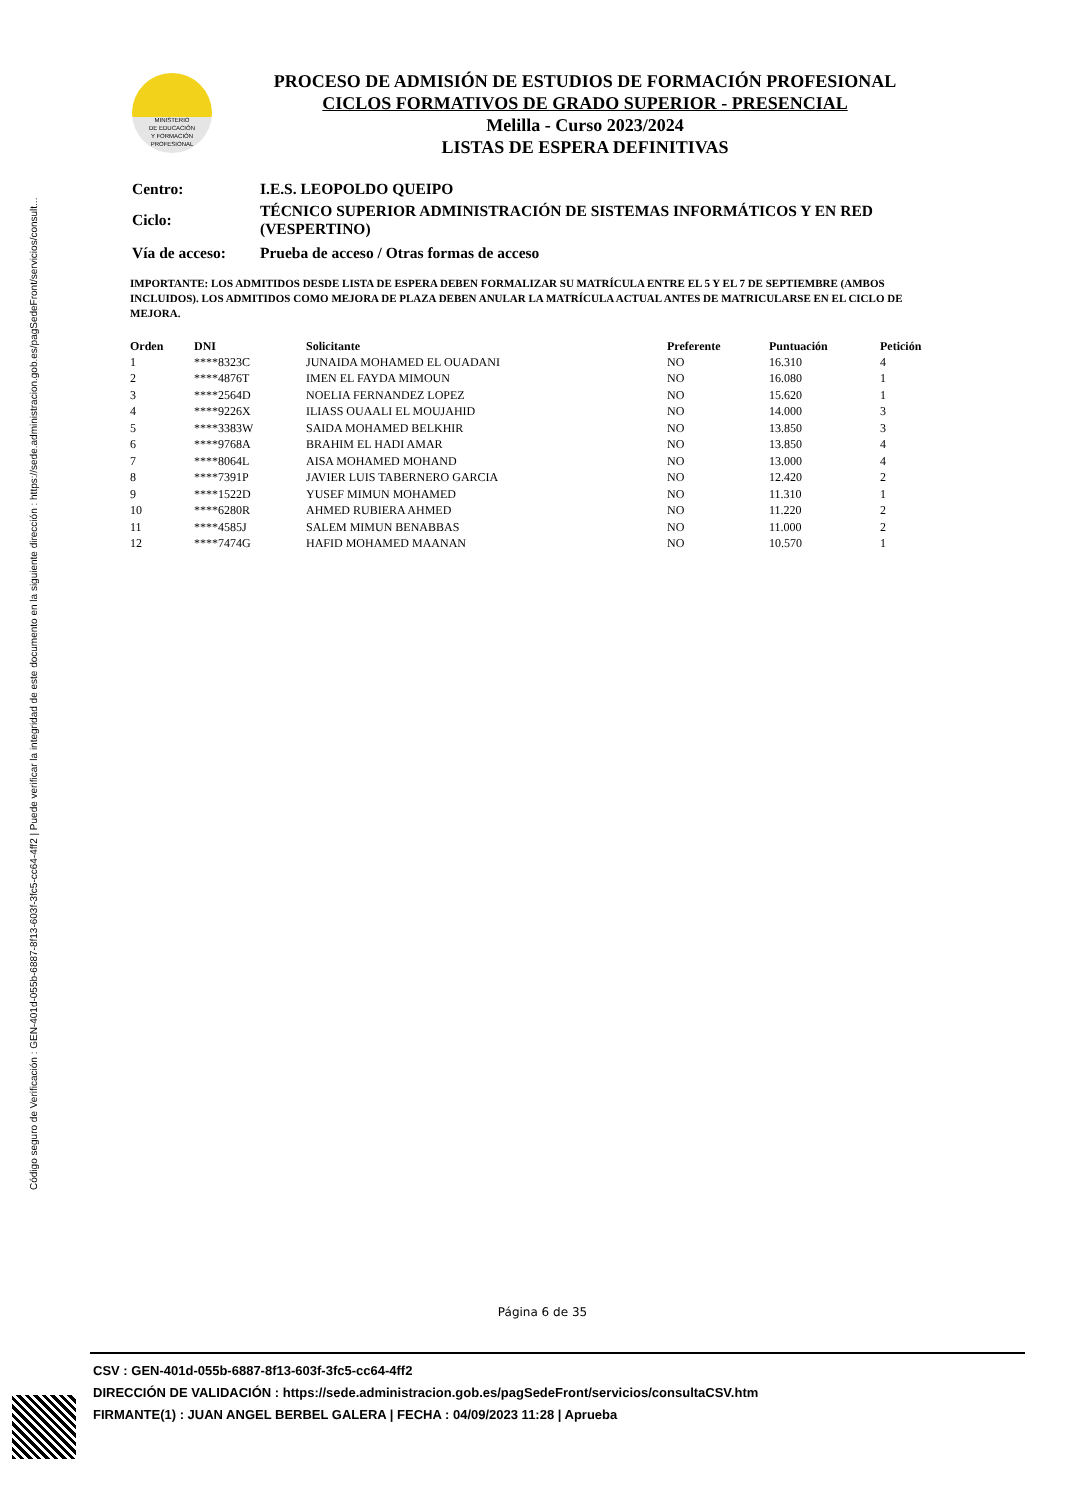Código seguro de Verificación : GEN-401d-055b-6887-8f13-603f-3fc5-cc64-4ff2 | Puede verificar la integridad de este documento en la siguiente dirección : https://sede.administracion.gob.es/pagSedeFront/servicios/consult...
MINISTERIO
DE EDUCACIÓN
Y FORMACIÓN
PROFESIONAL
PROCESO DE ADMISIÓN DE ESTUDIOS DE FORMACIÓN PROFESIONAL
CICLOS FORMATIVOS DE GRADO SUPERIOR - PRESENCIAL
Melilla - Curso 2023/2024
LISTAS DE ESPERA DEFINITIVAS
| Centro: | I.E.S. LEOPOLDO QUEIPO |
| Ciclo: | TÉCNICO SUPERIOR ADMINISTRACIÓN DE SISTEMAS INFORMÁTICOS Y EN RED (VESPERTINO) |
| Vía de acceso: | Prueba de acceso / Otras formas de acceso |
IMPORTANTE: LOS ADMITIDOS DESDE LISTA DE ESPERA DEBEN FORMALIZAR SU MATRÍCULA ENTRE EL 5 Y EL 7 DE SEPTIEMBRE (AMBOS INCLUIDOS). LOS ADMITIDOS COMO MEJORA DE PLAZA DEBEN ANULAR LA MATRÍCULA ACTUAL ANTES DE MATRICULARSE EN EL CICLO DE MEJORA.
| Orden | DNI | Solicitante | Preferente | Puntuación | Petición |
| --- | --- | --- | --- | --- | --- |
| 1 | ****8323C | JUNAIDA MOHAMED EL OUADANI | NO | 16.310 | 4 |
| 2 | ****4876T | IMEN EL FAYDA MIMOUN | NO | 16.080 | 1 |
| 3 | ****2564D | NOELIA FERNANDEZ LOPEZ | NO | 15.620 | 1 |
| 4 | ****9226X | ILIASS OUAALI EL MOUJAHID | NO | 14.000 | 3 |
| 5 | ****3383W | SAIDA MOHAMED BELKHIR | NO | 13.850 | 3 |
| 6 | ****9768A | BRAHIM EL HADI AMAR | NO | 13.850 | 4 |
| 7 | ****8064L | AISA MOHAMED MOHAND | NO | 13.000 | 4 |
| 8 | ****7391P | JAVIER LUIS TABERNERO GARCIA | NO | 12.420 | 2 |
| 9 | ****1522D | YUSEF MIMUN MOHAMED | NO | 11.310 | 1 |
| 10 | ****6280R | AHMED RUBIERA AHMED | NO | 11.220 | 2 |
| 11 | ****4585J | SALEM MIMUN BENABBAS | NO | 11.000 | 2 |
| 12 | ****7474G | HAFID MOHAMED MAANAN | NO | 10.570 | 1 |
Página 6 de 35
CSV : GEN-401d-055b-6887-8f13-603f-3fc5-cc64-4ff2
DIRECCIÓN DE VALIDACIÓN : https://sede.administracion.gob.es/pagSedeFront/servicios/consultaCSV.htm
FIRMANTE(1) : JUAN ANGEL BERBEL GALERA | FECHA : 04/09/2023 11:28 | Aprueba